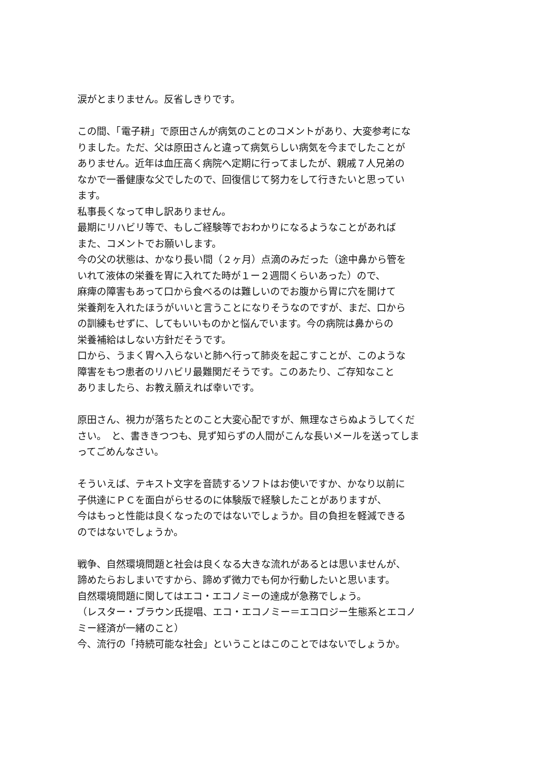涙がとまりません。反省しきりです。
この間、「電子耕」で原田さんが病気のことのコメントがあり、大変参考になりました。ただ、父は原田さんと違って病気らしい病気を今までしたことがありません。近年は血圧高く病院へ定期に行ってましたが、親戚７人兄弟のなかで一番健康な父でしたので、回復信じて努力をして行きたいと思っています。
私事長くなって申し訳ありません。
最期にリハビリ等で、もしご経験等でおわかりになるようなことがあれば
また、コメントでお願いします。
今の父の状態は、かなり長い間（２ヶ月）点滴のみだった（途中鼻から管をいれて液体の栄養を胃に入れてた時が１ー２週間くらいあった）ので、
麻痺の障害もあって口から食べるのは難しいのでお腹から胃に穴を開けて
栄養剤を入れたほうがいいと言うことになりそうなのですが、まだ、口からの訓練もせずに、してもいいものかと悩んでいます。今の病院は鼻からの
栄養補給はしない方針だそうです。
口から、うまく胃へ入らないと肺へ行って肺炎を起こすことが、このような障害をもつ患者のリハビリ最難関だそうです。このあたり、ご存知なこと
ありましたら、お教え願えれば幸いです。
原田さん、視力が落ちたとのこと大変心配ですが、無理なさらぬようしてください。　と、書ききつつも、見ず知らずの人間がこんな長いメールを送ってしまってごめんなさい。
そういえば、テキスト文字を音読するソフトはお使いですか、かなり以前に
子供達にＰＣを面白がらせるのに体験版で経験したことがありますが、
今はもっと性能は良くなったのではないでしょうか。目の負担を軽減できるのではないでしょうか。
戦争、自然環境問題と社会は良くなる大きな流れがあるとは思いませんが、
諦めたらおしまいですから、諦めず微力でも何か行動したいと思います。
自然環境問題に関してはエコ・エコノミーの達成が急務でしょう。
（レスター・ブラウン氏提唱、エコ・エコノミー＝エコロジー生態系とエコノミー経済が一緒のこと）
今、流行の「持続可能な社会」ということはこのことではないでしょうか。